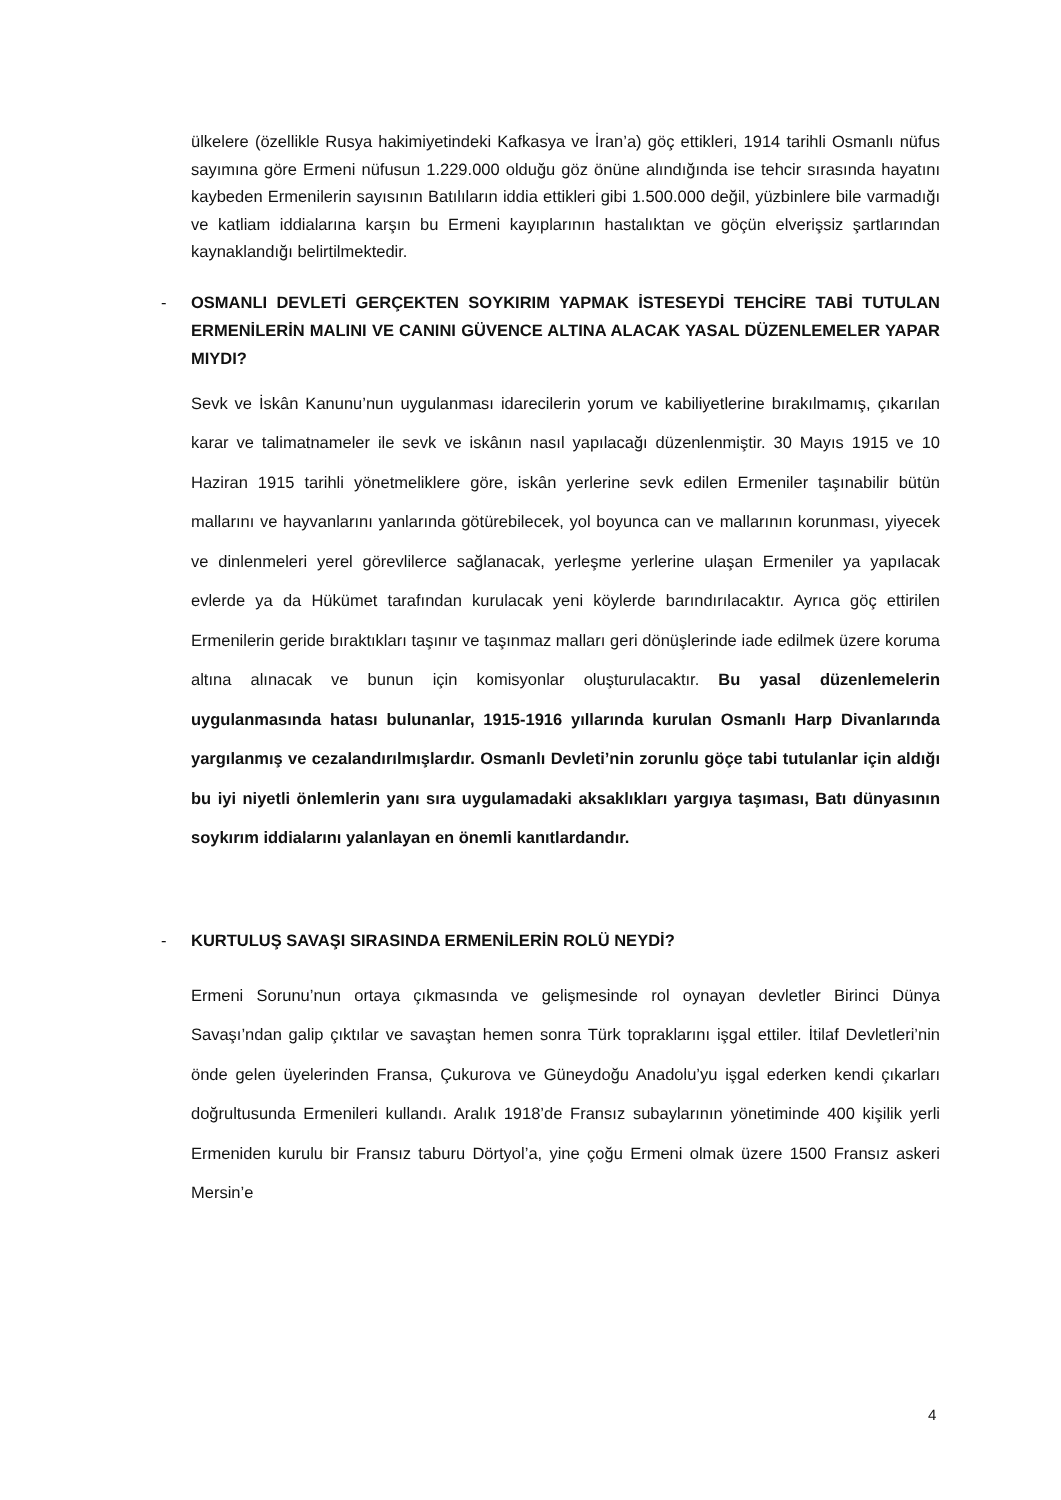ülkelere (özellikle Rusya hakimiyetindeki Kafkasya ve İran’a) göç ettikleri, 1914 tarihli Osmanlı nüfus sayımına göre Ermeni nüfusun 1.229.000 olduğu göz önüne alındığında ise tehcir sırasında hayatını kaybeden Ermenilerin sayısının Batılıların iddia ettikleri gibi 1.500.000 değil, yüzbinlere bile varmadığı ve katliam iddialarına karşın bu Ermeni kayıplarının hastalıktan ve göçün elverişsiz şartlarından kaynaklandığı belirtilmektedir.
- OSMANLI DEVLETİ GERÇEKTEN SOYKIRIM YAPMAK İSTESEYDİ TEHCİRE TABİ TUTULAN ERMENİLERİN MALINI VE CANINI GÜVENCE ALTINA ALACAK YASAL DÜZENLEMELER YAPAR MIYDI?
Sevk ve İskân Kanunu’nun uygulanması idarecilerin yorum ve kabiliyetlerine bırakılmamış, çıkarılan karar ve talimatnameler ile sevk ve iskânın nasıl yapılacağı düzenlenmiştir. 30 Mayıs 1915 ve 10 Haziran 1915 tarihli yönetmeliklere göre, iskân yerlerine sevk edilen Ermeniler taşınabilir bütün mallarını ve hayvanlarını yanlarında götürebilecek, yol boyunca can ve mallarının korunması, yiyecek ve dinlenmeleri yerel görevlilerce sağlanacak, yerleşme yerlerine ulaşan Ermeniler ya yapılacak evlerde ya da Hükümet tarafından kurulacak yeni köylerde barındırılacaktır. Ayrıca göç ettirilen Ermenilerin geride bıraktıkları taşınır ve taşınmaz malları geri dönüşlerinde iade edilmek üzere koruma altına alınacak ve bunun için komisyonlar oluşturulacaktır. Bu yasal düzenlemelerin uygulanmasında hatası bulunanlar, 1915-1916 yıllarında kurulan Osmanlı Harp Divanlarında yargılanmış ve cezalandırılmışlardır. Osmanlı Devleti’nin zorunlu göçe tabi tutulanlar için aldığı bu iyi niyetli önlemlerin yanı sıra uygulamadaki aksaklıkları yargıya taşıması, Batı dünyasının soykırım iddialarını yalanlayan en önemli kanıtlardandır.
- KURTULUŞ SAVAŞI SIRASINDA ERMENİLERİN ROLÜ NEYDİ?
Ermeni Sorunu’nun ortaya çıkmasında ve gelişmesinde rol oynayan devletler Birinci Dünya Savaşı’ndan galip çıktılar ve savaştan hemen sonra Türk topraklarını işgal ettiler. İtilaf Devletleri’nin önde gelen üyelerinden Fransa, Çukurova ve Güneydoğu Anadolu’yu işgal ederken kendi çıkarları doğrultusunda Ermenileri kullandı. Aralık 1918’de Fransız subaylarının yönetiminde 400 kişilik yerli Ermeniden kurulu bir Fransız taburu Dörtyol’a, yine çoğu Ermeni olmak üzere 1500 Fransız askeri Mersin’e
4